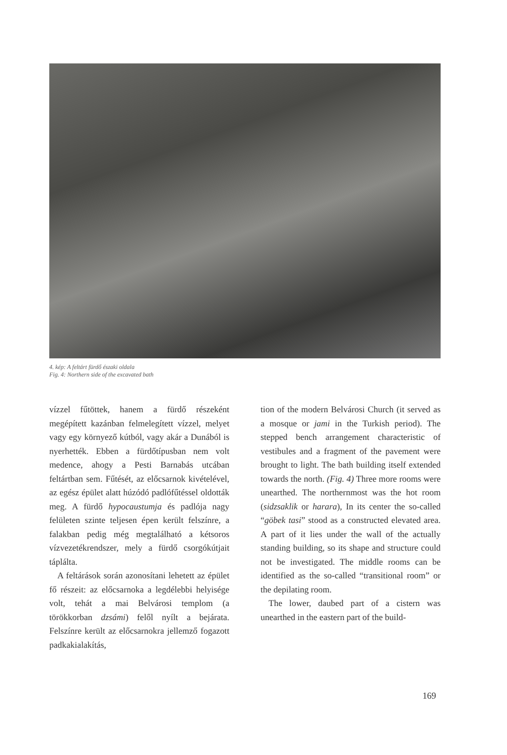4. kép: A feltárt fürdő északi oldala
Fig. 4: Northern side of the excavated bath
vízzel fűtöttek, hanem a fürdő részeként megépített kazánban felmelegített vízzel, melyet vagy egy környező kútból, vagy akár a Dunából is nyerhették. Ebben a fürdőtípusban nem volt medence, ahogy a Pesti Barnabás utcában feltártban sem. Fűtését, az előcsarnok kivételével, az egész épület alatt húzódó padlófűtéssel oldották meg. A fürdő hypocaustumja és padlója nagy felületen szinte teljesen épen került felszínre, a falakban pedig még megtalálható a kétsoros vízvezetékrendszer, mely a fürdő csorgókútjait táplálta.
A feltárások során azonosítani lehetett az épület fő részeit: az előcsarnoka a legdélebbi helyisége volt, tehát a mai Belvárosi templom (a törökkorban dzsámi) felől nyílt a bejárata. Felszínre került az előcsarnokra jellemző fogazott padkakialakítás,
tion of the modern Belvárosi Church (it served as a mosque or jami in the Turkish period). The stepped bench arrangement characteristic of vestibules and a fragment of the pavement were brought to light. The bath building itself extended towards the north. (Fig. 4) Three more rooms were unearthed. The northernmost was the hot room (sidzsaklik or harara), In its center the so-called “göbek tasi” stood as a constructed elevated area. A part of it lies under the wall of the actually standing building, so its shape and structure could not be investigated. The middle rooms can be identified as the so-called “transitional room” or the depilating room.
The lower, daubed part of a cistern was unearthed in the eastern part of the build-
169